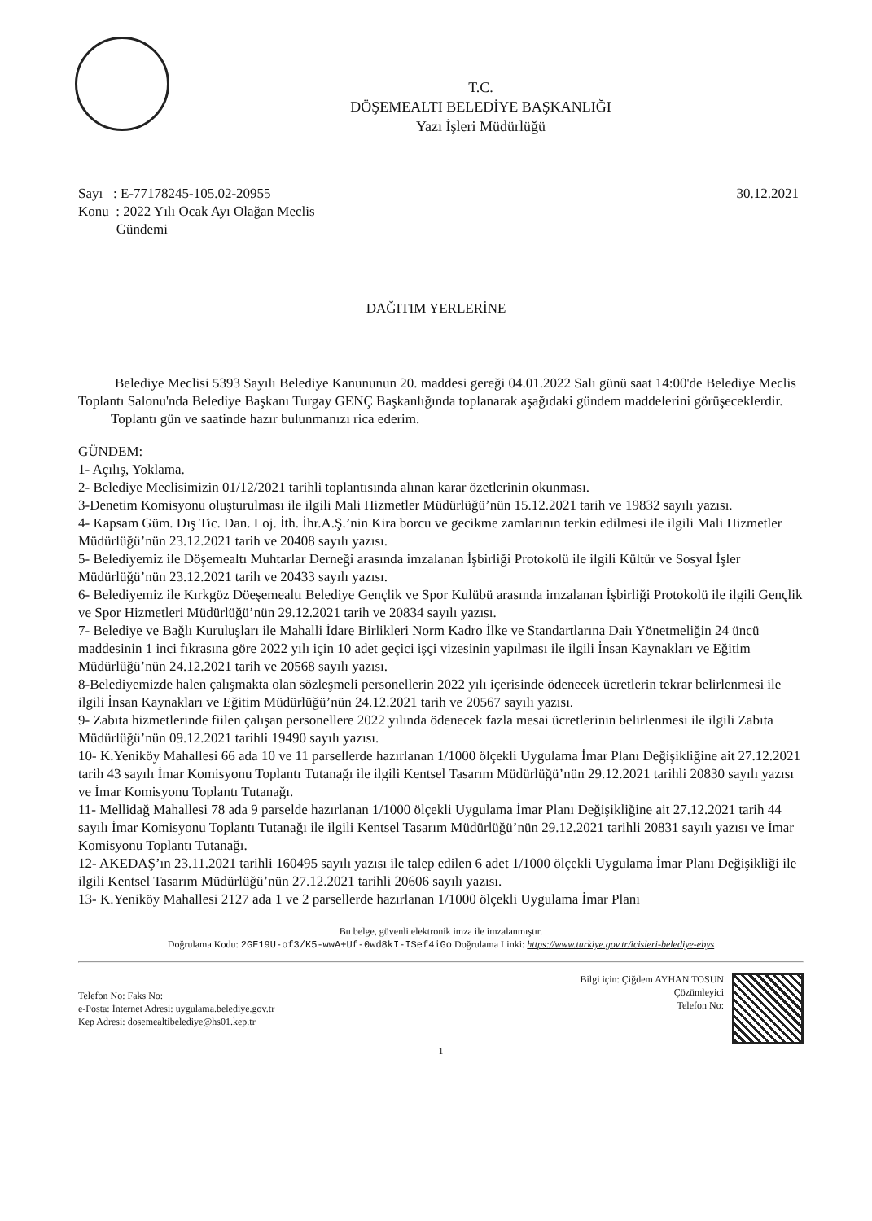T.C.
DÖŞEMEALTI BELEDİYE BAŞKANLIĞI
Yazı İşleri Müdürlüğü
Sayı : E-77178245-105.02-20955
Konu : 2022 Yılı Ocak Ayı Olağan Meclis
Gündemi
30.12.2021
DAĞITIM YERLERİNE
Belediye Meclisi 5393 Sayılı Belediye Kanununun 20. maddesi gereği 04.01.2022 Salı günü saat 14:00'de Belediye Meclis Toplantı Salonu'nda Belediye Başkanı Turgay GENÇ Başkanlığında toplanarak aşağıdaki gündem maddelerini görüşeceklerdir.
Toplantı gün ve saatinde hazır bulunmanızı rica ederim.
GÜNDEM:
1- Açılış, Yoklama.
2- Belediye Meclisimizin 01/12/2021 tarihli toplantısında alınan karar özetlerinin okunması.
3-Denetim Komisyonu oluşturulması ile ilgili Mali Hizmetler Müdürlüğü’nün 15.12.2021 tarih ve 19832 sayılı yazısı.
4- Kapsam Güm. Dış Tic. Dan. Loj. İth. İhr.A.Ş.’nin Kira borcu ve gecikme zamlarının terkin edilmesi ile ilgili Mali Hizmetler Müdürlüğü’nün 23.12.2021 tarih ve 20408 sayılı yazısı.
5- Belediyemiz ile Döşemealtı Muhtarlar Derneği arasında imzalanan İşbirliği Protokolü ile ilgili Kültür ve Sosyal İşler Müdürlüğü’nün 23.12.2021 tarih ve 20433 sayılı yazısı.
6- Belediyemiz ile Kırkgöz Döeşemealtı Belediye Gençlik ve Spor Kulübü arasında imzalanan İşbirliği Protokolü ile ilgili Gençlik ve Spor Hizmetleri Müdürlüğü’nün 29.12.2021 tarih ve 20834 sayılı yazısı.
7- Belediye ve Bağlı Kuruluşları ile Mahalli İdare Birlikleri Norm Kadro İlke ve Standartlarına Daiı Yönetmeliğin 24 üncü maddesinin 1 inci fıkrasına göre 2022 yılı için 10 adet geçici işçi vizesinin yapılması ile ilgili İnsan Kaynakları ve Eğitim Müdürlüğü’nün 24.12.2021 tarih ve 20568 sayılı yazısı.
8-Belediyemizde halen çalışmakta olan sözleşmeli personellerin 2022 yılı içerisinde ödenecek ücretlerin tekrar belirlenmesi ile ilgili İnsan Kaynakları ve Eğitim Müdürlüğü’nün 24.12.2021 tarih ve 20567 sayılı yazısı.
9- Zabıta hizmetlerinde fiilen çalışan personellere 2022 yılında ödenecek fazla mesai ücretlerinin belirlenmesi ile ilgili Zabıta Müdürlüğü’nün 09.12.2021 tarihli 19490 sayılı yazısı.
10- K.Yeniköy Mahallesi 66 ada 10 ve 11 parsellerde hazırlanan 1/1000 ölçekli Uygulama İmar Planı Değişikliğine ait 27.12.2021 tarih 43 sayılı İmar Komisyonu Toplantı Tutanağı ile ilgili Kentsel Tasarım Müdürlüğü’nün 29.12.2021 tarihli 20830 sayılı yazısı ve İmar Komisyonu Toplantı Tutanağı.
11- Mellidağ Mahallesi 78 ada 9 parselde hazırlanan 1/1000 ölçekli Uygulama İmar Planı Değişikliğine ait 27.12.2021 tarih 44 sayılı İmar Komisyonu Toplantı Tutanağı ile ilgili Kentsel Tasarım Müdürlüğü’nün 29.12.2021 tarihli 20831 sayılı yazısı ve İmar Komisyonu Toplantı Tutanağı.
12- AKEDAŞ’ın 23.11.2021 tarihli 160495 sayılı yazısı ile talep edilen 6 adet 1/1000 ölçekli Uygulama İmar Planı Değişikliği ile ilgili Kentsel Tasarım Müdürlüğü’nün 27.12.2021 tarihli 20606 sayılı yazısı.
13- K.Yeniköy Mahallesi 2127 ada 1 ve 2 parsellerde hazırlanan 1/1000 ölçekli Uygulama İmar Planı
Bu belge, güvenli elektronik imza ile imzalanmıştır.
Doğrulama Kodu: 2GE19U-of3/K5-wwA+Uf-0wd8kI-ISef4iGo Doğrulama Linki: https://www.turkiye.gov.tr/icisleri-belediye-ebys
Telefon No: Faks No:
e-Posta: İnternet Adresi: uygulama.belediye.gov.tr
Kep Adresi: dosemealtibelediye@hs01.kep.tr
Bilgi için: Çiğdem AYHAN TOSUN
Çözümleyici
Telefon No:
1